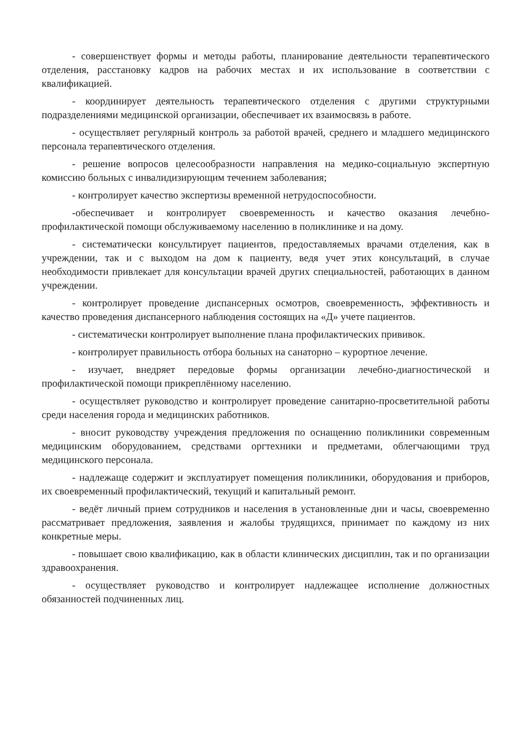- совершенствует формы и методы работы, планирование деятельности терапевтического отделения, расстановку кадров на рабочих местах и их использование в соответствии с квалификацией.
- координирует деятельность терапевтического отделения с другими структурными подразделениями медицинской организации, обеспечивает их взаимосвязь в работе.
- осуществляет регулярный контроль за работой врачей, среднего и младшего медицинского персонала терапевтического отделения.
- решение вопросов целесообразности направления на медико-социальную экспертную комиссию больных с инвалидизирующим течением заболевания;
- контролирует качество экспертизы временной нетрудоспособности.
-обеспечивает и контролирует своевременность и качество оказания лечебно-профилактической помощи обслуживаемому населению в поликлинике и на дому.
- систематически консультирует пациентов, предоставляемых врачами отделения, как в учреждении, так и с выходом на дом к пациенту, ведя учет этих консультаций, в случае необходимости привлекает для консультации врачей других специальностей, работающих в данном учреждении.
- контролирует проведение диспансерных осмотров, своевременность, эффективность и качество проведения диспансерного наблюдения состоящих на «Д» учете пациентов.
- систематически контролирует выполнение плана профилактических прививок.
- контролирует правильность отбора больных на санаторно – курортное лечение.
- изучает, внедряет передовые формы организации лечебно-диагностической и профилактической помощи прикреплённому населению.
- осуществляет руководство и контролирует проведение санитарно-просветительной работы среди населения города и медицинских работников.
- вносит руководству учреждения предложения по оснащению поликлиники современным медицинским оборудованием, средствами оргтехники и предметами, облегчающими труд медицинского персонала.
- надлежаще содержит и эксплуатирует помещения поликлиники, оборудования и приборов, их своевременный профилактический, текущий и капитальный ремонт.
- ведёт личный прием сотрудников и населения в установленные дни и часы, своевременно рассматривает предложения, заявления и жалобы трудящихся, принимает по каждому из них конкретные меры.
- повышает свою квалификацию, как в области клинических дисциплин, так и по организации здравоохранения.
- осуществляет руководство и контролирует надлежащее исполнение должностных обязанностей подчиненных лиц.